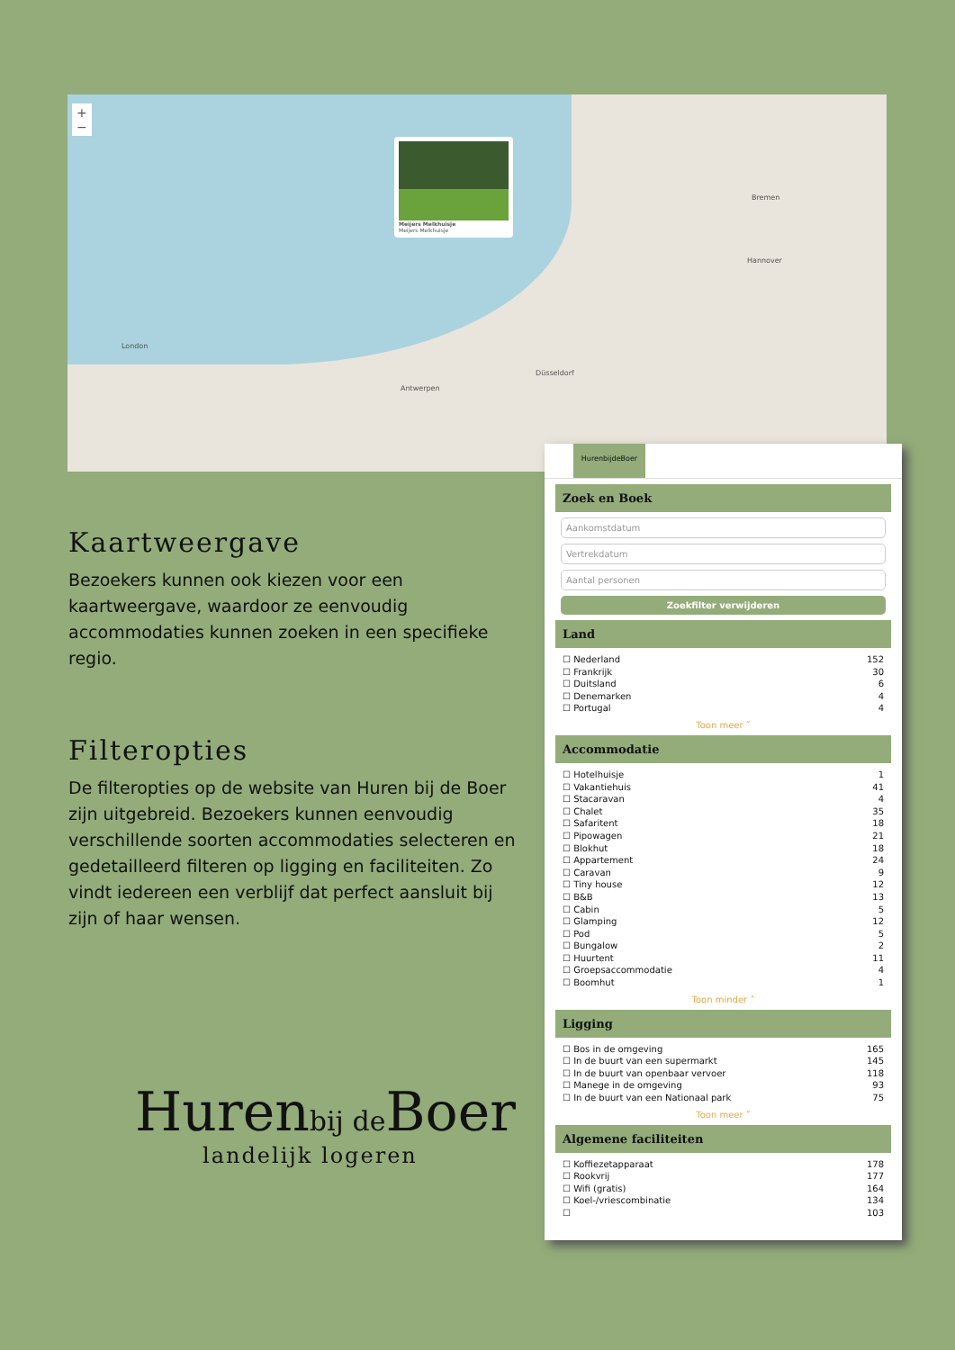+
−
Meijers Melkhuisje
Meijers Melkhuisje
London
Bremen
Hannover
Antwerpen
Düsseldorf
Kaartweergave
Bezoekers kunnen ook kiezen voor een kaartweergave, waardoor ze eenvoudig accommodaties kunnen zoeken in een specifieke regio.
Filteropties
De filteropties op de website van Huren bij de Boer zijn uitgebreid. Bezoekers kunnen eenvoudig verschillende soorten accommodaties selecteren en gedetailleerd filteren op ligging en faciliteiten. Zo vindt iedereen een verblijf dat perfect aansluit bij zijn of haar wensen.
Huren bij de Boer
landelijk logeren
HurenbijdeBoer
Zoek en Boek
Aankomstdatum
Vertrekdatum
Aantal personen
Zoekfilter verwijderen
Land
☐ Nederland 152
☐ Frankrijk 30
☐ Duitsland 6
☐ Denemarken 4
☐ Portugal 4
Toon meer ˅
Accommodatie
☐ Hotelhuisje 1
☐ Vakantiehuis 41
☐ Stacaravan 4
☐ Chalet 35
☐ Safaritent 18
☐ Pipowagen 21
☐ Blokhut 18
☐ Appartement 24
☐ Caravan 9
☐ Tiny house 12
☐ B&B 13
☐ Cabin 5
☐ Glamping 12
☐ Pod 5
☐ Bungalow 2
☐ Huurtent 11
☐ Groepsaccommodatie 4
☐ Boomhut 1
Toon minder ˄
Ligging
☐ Bos in de omgeving 165
☐ In de buurt van een supermarkt 145
☐ In de buurt van openbaar vervoer 118
☐ Manege in de omgeving 93
☐ In de buurt van een Nationaal park 75
Toon meer ˅
Algemene faciliteiten
☐ Koffiezetapparaat 178
☐ Rookvrij 177
☐ Wifi (gratis) 164
☐ Koel-/vriescombinatie 134
☐ 103